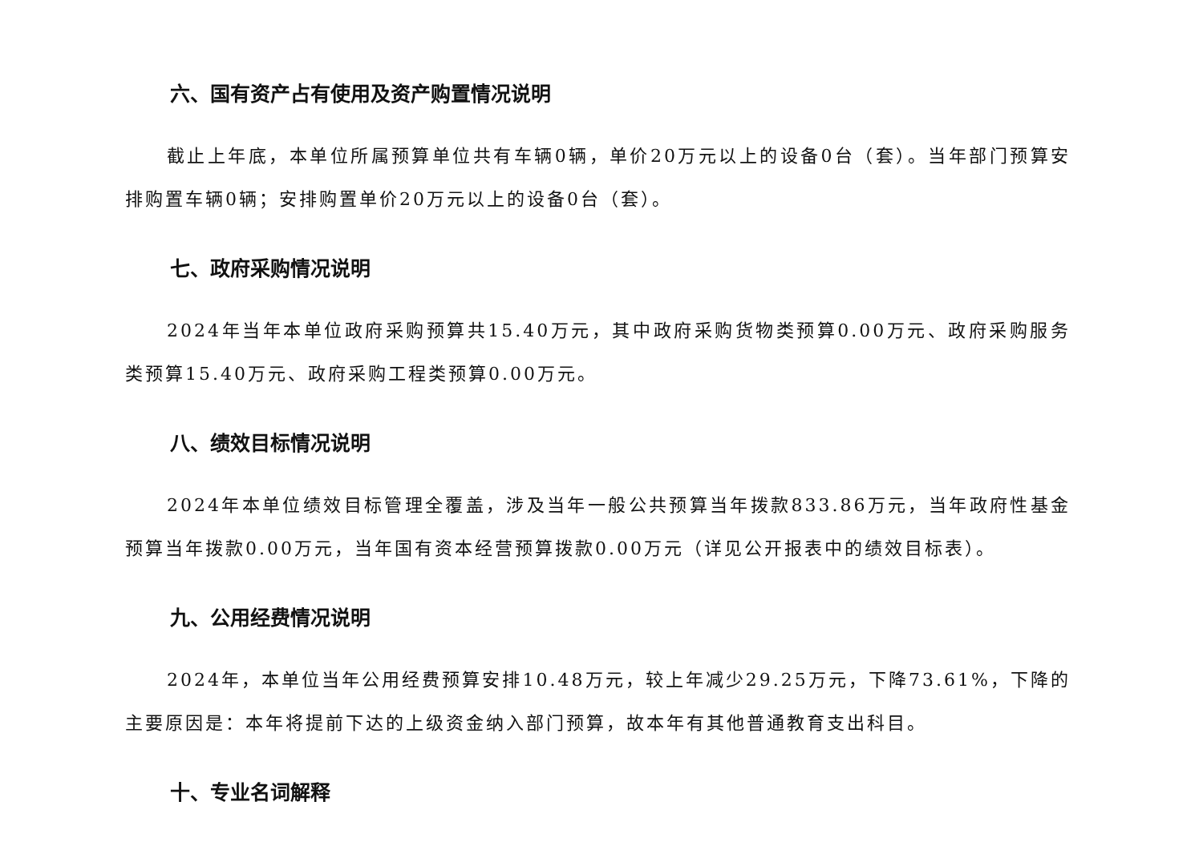六、国有资产占有使用及资产购置情况说明
截止上年底，本单位所属预算单位共有车辆0辆，单价20万元以上的设备0台（套）。当年部门预算安排购置车辆0辆；安排购置单价20万元以上的设备0台（套）。
七、政府采购情况说明
2024年当年本单位政府采购预算共15.40万元，其中政府采购货物类预算0.00万元、政府采购服务类预算15.40万元、政府采购工程类预算0.00万元。
八、绩效目标情况说明
2024年本单位绩效目标管理全覆盖，涉及当年一般公共预算当年拨款833.86万元，当年政府性基金预算当年拨款0.00万元，当年国有资本经营预算拨款0.00万元（详见公开报表中的绩效目标表）。
九、公用经费情况说明
2024年，本单位当年公用经费预算安排10.48万元，较上年减少29.25万元，下降73.61%，下降的主要原因是：本年将提前下达的上级资金纳入部门预算，故本年有其他普通教育支出科目。
十、专业名词解释